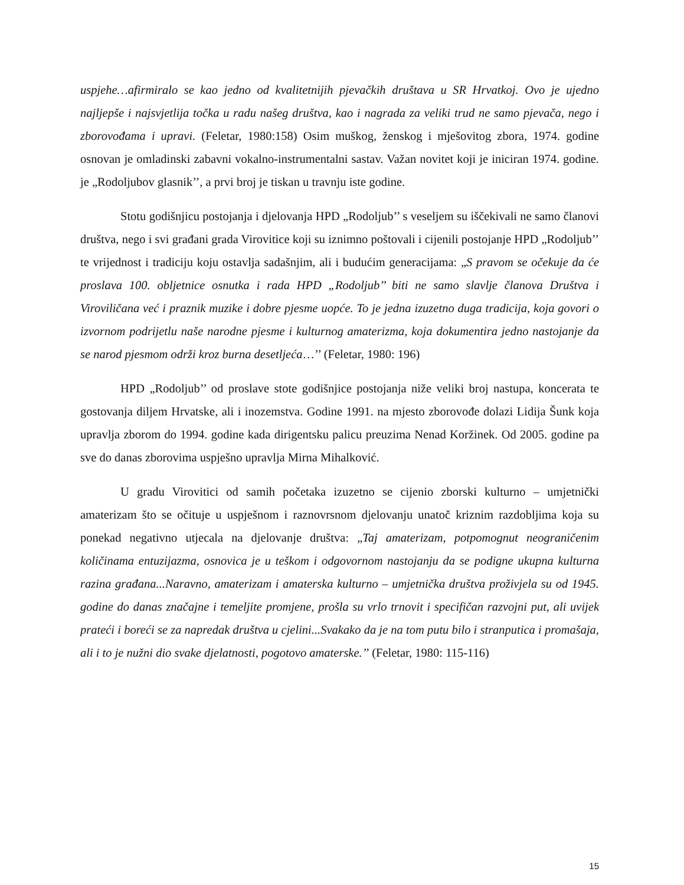uspjehe…afirmiralo se kao jedno od kvalitetnijih pjevačkih društava u SR Hrvatkoj. Ovo je ujedno najljepše i najsvjetlija točka u radu našeg društva, kao i nagrada za veliki trud ne samo pjevača, nego i zborovođama i upravi. (Feletar, 1980:158) Osim muškog, ženskog i mješovitog zbora, 1974. godine osnovan je omladinski zabavni vokalno-instrumentalni sastav. Važan novitet koji je iniciran 1974. godine. je „Rodoljubov glasnik’’, a prvi broj je tiskan u travnju iste godine.
Stotu godišnjicu postojanja i djelovanja HPD „Rodoljub’’ s veseljem su iščekivali ne samo članovi društva, nego i svi građani grada Virovitice koji su iznimno poštovali i cijenili postojanje HPD „Rodoljub’’ te vrijednost i tradiciju koju ostavlja sadašnjim, ali i budućim generacijama: „S pravom se očekuje da će proslava 100. obljetnice osnutka i rada HPD „Rodoljub’’ biti ne samo slavlje članova Društva i Viroviličana već i praznik muzike i dobre pjesme uopće. To je jedna izuzetno duga tradicija, koja govori o izvornom podrijetlu naše narodne pjesme i kulturnog amaterizma, koja dokumentira jedno nastojanje da se narod pjesmom održi kroz burna desetljeća…’’ (Feletar, 1980: 196)
HPD „Rodoljub’’ od proslave stote godišnjice postojanja niže veliki broj nastupa, koncerata te gostovanja diljem Hrvatske, ali i inozemstva. Godine 1991. na mjesto zborovođe dolazi Lidija Šunk koja upravlja zborom do 1994. godine kada dirigentsku palicu preuzima Nenad Koržinek. Od 2005. godine pa sve do danas zborovima uspješno upravlja Mirna Mihalković.
U gradu Virovitici od samih početaka izuzetno se cijenio zborski kulturno – umjetnički amaterizam što se očituje u uspješnom i raznovrsnom djelovanju unatoč kriznim razdobljima koja su ponekad negativno utjecala na djelovanje društva: „Taj amaterizam, potpomognut neograničenim količinama entuzijazma, osnovica je u teškom i odgovornom nastojanju da se podigne ukupna kulturna razina građana...Naravno, amaterizam i amaterska kulturno – umjetnička društva proživjela su od 1945. godine do danas značajne i temeljite promjene, prošla su vrlo trnovit i specifičan razvojni put, ali uvijek prateći i boreći se za napredak društva u cjelini...Svakako da je na tom putu bilo i stranputica i promašaja, ali i to je nužni dio svake djelatnosti, pogotovo amaterske.’’ (Feletar, 1980: 115-116)
15